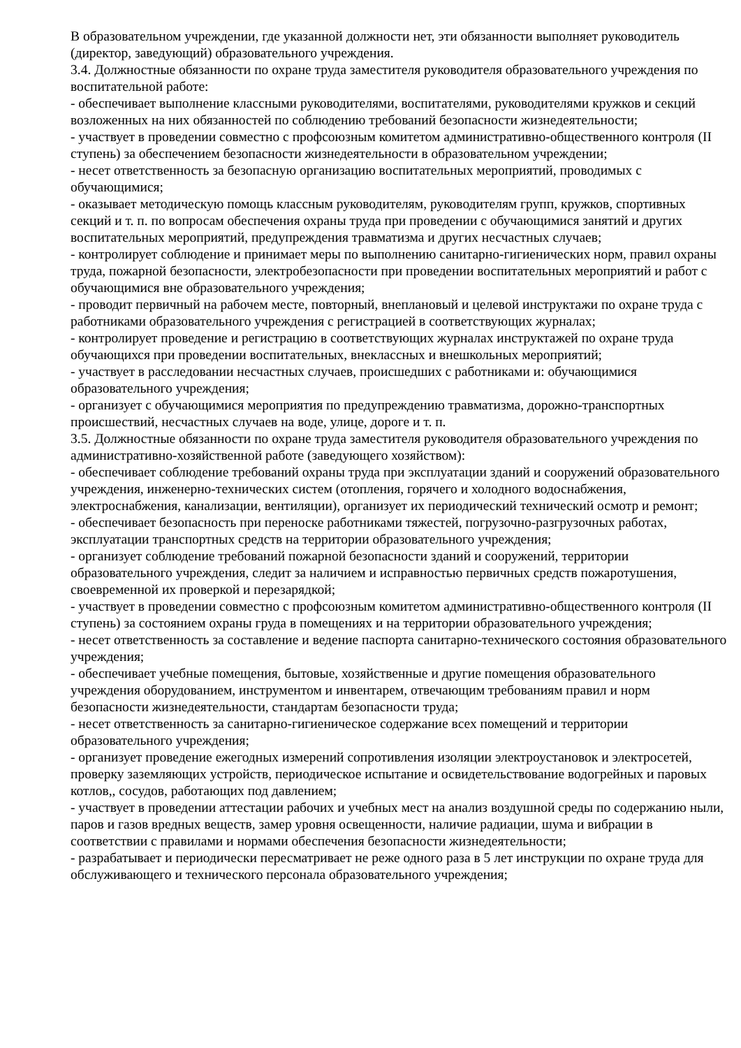В образовательном учреждении, где указанной должности нет, эти обязанности выполняет руководитель (директор, заведующий) образовательного учреждения.
3.4. Должностные обязанности по охране труда заместителя руководителя образовательного учреждения по воспитательной работе:
- обеспечивает выполнение классными руководителями, воспитателями, руководителями кружков и секций возложенных на них обязанностей по соблюдению требований безопасности жизнедеятельности;
- участвует в проведении совместно с профсоюзным комитетом административно-общественного контроля (II ступень) за обеспечением безопасности жизнедеятельности в образовательном учреждении;
- несет ответственность за безопасную организацию воспитательных мероприятий, проводимых с обучающимися;
- оказывает методическую помощь классным руководителям, руководителям групп, кружков, спортивных секций и т. п. по вопросам обеспечения охраны труда при проведении с обучающимися занятий и других воспитательных мероприятий, предупреждения травматизма и других несчастных случаев;
- контролирует соблюдение и принимает меры по выполнению санитарно-гигиенических норм, правил охраны труда, пожарной безопасности, электробезопасности при проведении воспитательных мероприятий и работ с обучающимися вне образовательного учреждения;
- проводит первичный на рабочем месте, повторный, внеплановый и целевой инструктажи по охране труда с работниками образовательного учреждения с регистрацией в соответствующих журналах;
- контролирует проведение и регистрацию в соответствующих журналах инструктажей по охране труда обучающихся при проведении воспитательных, внеклассных и внешкольных мероприятий;
- участвует в расследовании несчастных случаев, происшедших с работниками и: обучающимися образовательного учреждения;
- организует с обучающимися мероприятия по предупреждению травматизма, дорожно-транспортных происшествий, несчастных случаев на воде, улице, дороге и т. п.
3.5. Должностные обязанности по охране труда заместителя руководителя образовательного учреждения по административно-хозяйственной работе (заведующего хозяйством):
- обеспечивает соблюдение требований охраны труда при эксплуатации зданий и сооружений образовательного учреждения, инженерно-технических систем (отопления, горячего и холодного водоснабжения, электроснабжения, канализации, вентиляции), организует их периодический технический осмотр и ремонт;
- обеспечивает безопасность при переноске работниками тяжестей, погрузочно-разгрузочных работах, эксплуатации транспортных средств на территории образовательного учреждения;
- организует соблюдение требований пожарной безопасности зданий и сооружений, территории образовательного учреждения, следит за наличием и исправностью первичных средств пожаротушения, своевременной их проверкой и перезарядкой;
- участвует в проведении совместно с профсоюзным комитетом административно-общественного контроля (II ступень) за состоянием охраны груда в помещениях и на территории образовательного учреждения;
- несет ответственность за составление и ведение паспорта санитарно-технического состояния образовательного учреждения;
- обеспечивает учебные помещения, бытовые, хозяйственные и другие помещения образовательного учреждения оборудованием, инструментом и инвентарем, отвечающим требованиям правил и норм безопасности жизнедеятельности, стандартам безопасности труда;
- несет ответственность за санитарно-гигиеническое содержание всех помещений и территории образовательного учреждения;
- организует проведение ежегодных измерений сопротивления изоляции электроустановок и электросетей, проверку заземляющих устройств, периодическое испытание и освидетельствование водогрейных и паровых котлов,, сосудов, работающих под давлением;
- участвует в проведении аттестации рабочих и учебных мест на анализ воздушной среды по содержанию ныли, паров и газов вредных веществ, замер уровня освещенности, наличие радиации, шума и вибрации в соответствии с правилами и нормами обеспечения безопасности жизнедеятельности;
- разрабатывает и периодически пересматривает не реже одного раза в 5 лет инструкции по охране труда для обслуживающего и технического персонала образовательного учреждения;